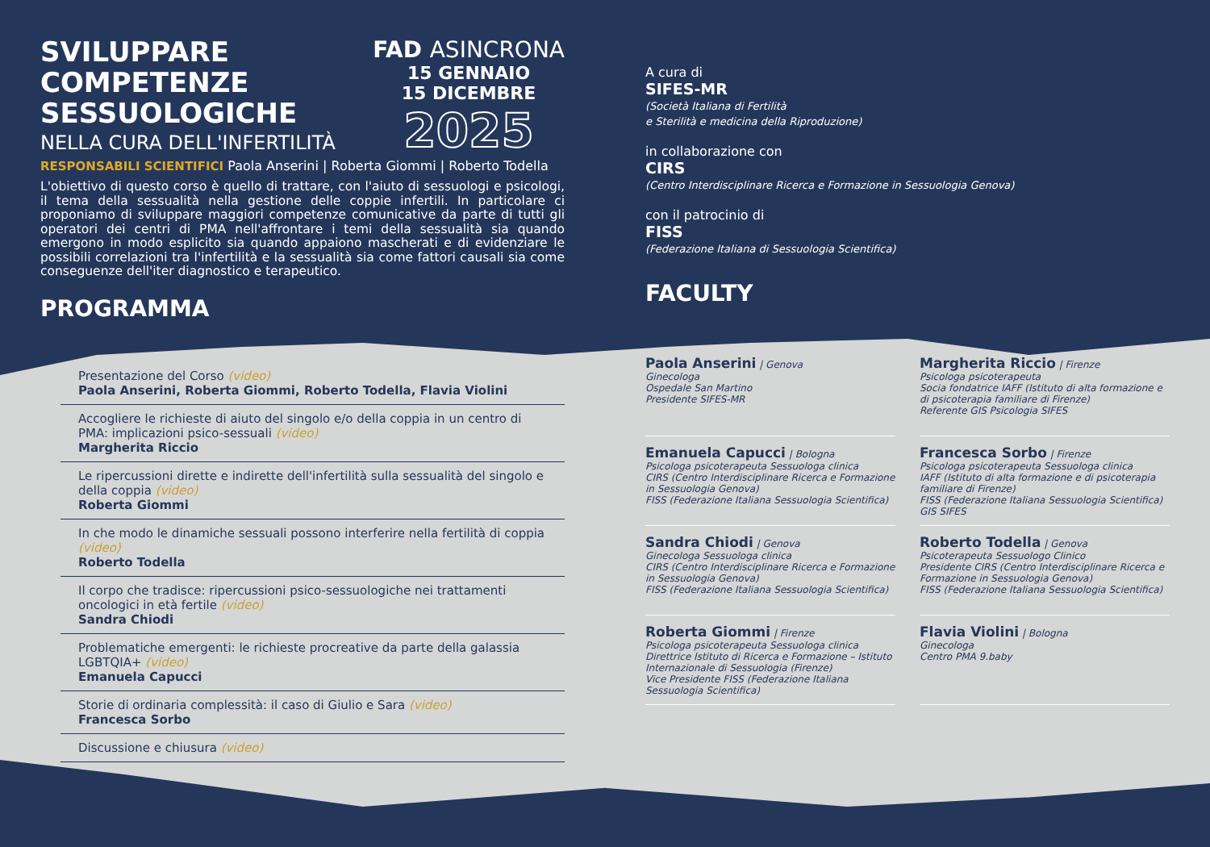SVILUPPARE
COMPETENZE
SESSUOLOGICHE
NELLA CURA DELL'INFERTILITÀ
FAD ASINCRONA
15 GENNAIO
15 DICEMBRE
2025
RESPONSABILI SCIENTIFICI Paola Anserini | Roberta Giommi | Roberto Todella
L'obiettivo di questo corso è quello di trattare, con l'aiuto di sessuologi e psicologi, il tema della sessualità nella gestione delle coppie infertili. In particolare ci proponiamo di sviluppare maggiori competenze comunicative da parte di tutti gli operatori dei centri di PMA nell'affrontare i temi della sessualità sia quando emergono in modo esplicito sia quando appaiono mascherati e di evidenziare le possibili correlazioni tra l'infertilità e la sessualità sia come fattori causali sia come conseguenze dell'iter diagnostico e terapeutico.
PROGRAMMA
Presentazione del Corso (video)
Paola Anserini, Roberta Giommi, Roberto Todella, Flavia Violini
Accogliere le richieste di aiuto del singolo e/o della coppia in un centro di PMA: implicazioni psico-sessuali (video)
Margherita Riccio
Le ripercussioni dirette e indirette dell'infertilità sulla sessualità del singolo e della coppia (video)
Roberta Giommi
In che modo le dinamiche sessuali possono interferire nella fertilità di coppia (video)
Roberto Todella
Il corpo che tradisce: ripercussioni psico-sessuologiche nei trattamenti oncologici in età fertile (video)
Sandra Chiodi
Problematiche emergenti: le richieste procreative da parte della galassia LGBTQIA+ (video)
Emanuela Capucci
Storie di ordinaria complessità: il caso di Giulio e Sara (video)
Francesca Sorbo
Discussione e chiusura (video)
A cura di
SIFES-MR
(Società Italiana di Fertilità
e Sterilità e medicina della Riproduzione)
in collaborazione con
CIRS
(Centro Interdisciplinare Ricerca e Formazione in Sessuologia Genova)
con il patrocinio di
FISS
(Federazione Italiana di Sessuologia Scientifica)
FACULTY
Paola Anserini | Genova
Ginecologa
Ospedale San Martino
Presidente SIFES-MR
Margherita Riccio | Firenze
Psicologa psicoterapeuta
Socia fondatrice IAFF (Istituto di alta formazione e di psicoterapia familiare di Firenze)
Referente GIS Psicologia SIFES
Emanuela Capucci | Bologna
Psicologa psicoterapeuta Sessuologa clinica
CIRS (Centro Interdisciplinare Ricerca e Formazione in Sessuologia Genova)
FISS (Federazione Italiana Sessuologia Scientifica)
Francesca Sorbo | Firenze
Psicologa psicoterapeuta Sessuologa clinica
IAFF (Istituto di alta formazione e di psicoterapia familiare di Firenze)
FISS (Federazione Italiana Sessuologia Scientifica)
GIS SIFES
Sandra Chiodi | Genova
Ginecologa Sessuologa clinica
CIRS (Centro Interdisciplinare Ricerca e Formazione in Sessuologia Genova)
FISS (Federazione Italiana Sessuologia Scientifica)
Roberto Todella | Genova
Psicoterapeuta Sessuologo Clinico
Presidente CIRS (Centro Interdisciplinare Ricerca e Formazione in Sessuologia Genova)
FISS (Federazione Italiana Sessuologia Scientifica)
Roberta Giommi | Firenze
Psicologa psicoterapeuta Sessuologa clinica
Direttrice Istituto di Ricerca e Formazione – Istituto Internazionale di Sessuologia (Firenze)
Vice Presidente FISS (Federazione Italiana Sessuologia Scientifica)
Flavia Violini | Bologna
Ginecologa
Centro PMA 9.baby